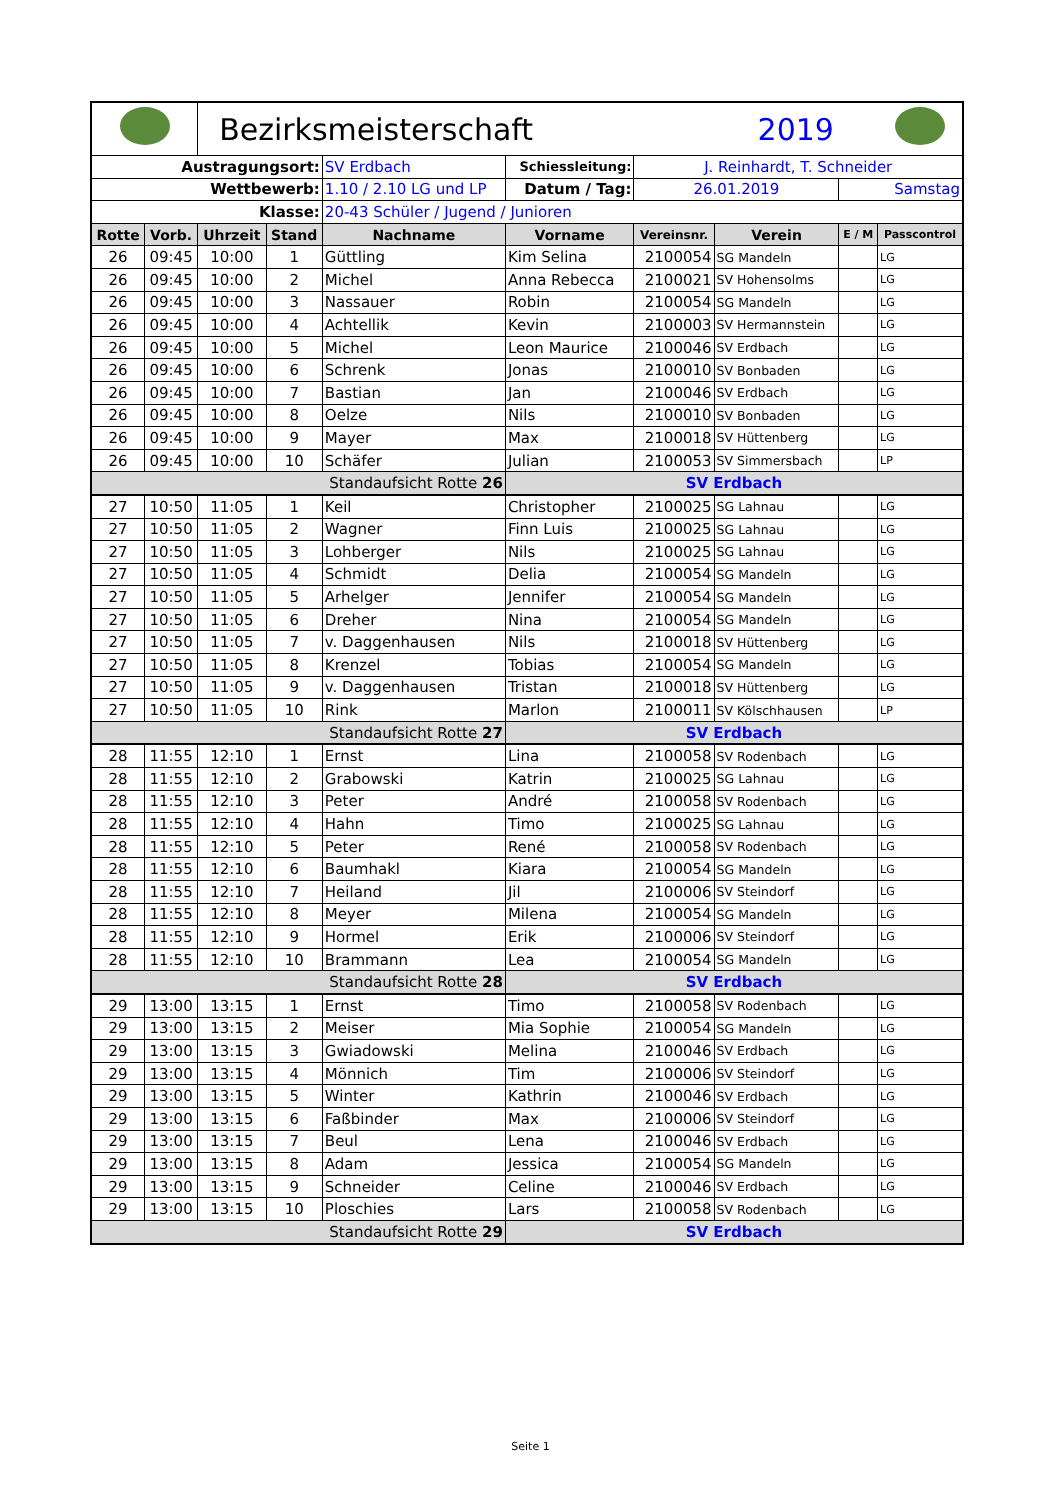| | | Bezirksmeisterschaft | | | | | 2019 | | |
| Austragungsort: | | | | SV Erdbach | Schiessleitung: | J. Reinhardt, T. Schneider | | | |
| Wettbewerb: | | | | 1.10 / 2.10 LG und LP | Datum / Tag: | 26.01.2019 | | Samstag | |
| Klasse: | | | | 20-43 Schüler / Jugend / Junioren | | | | | |
| Rotte | Vorb. | Uhrzeit | Stand | Nachname | Vorname | Vereinsnr. | Verein | E / M | Passcontrol |
| 26 | 09:45 | 10:00 | 1 | Güttling | Kim Selina | 2100054 | SG Mandeln | | LG |
| 26 | 09:45 | 10:00 | 2 | Michel | Anna Rebecca | 2100021 | SV Hohensolms | | LG |
| 26 | 09:45 | 10:00 | 3 | Nassauer | Robin | 2100054 | SG Mandeln | | LG |
| 26 | 09:45 | 10:00 | 4 | Achtellik | Kevin | 2100003 | SV Hermannstein | | LG |
| 26 | 09:45 | 10:00 | 5 | Michel | Leon Maurice | 2100046 | SV Erdbach | | LG |
| 26 | 09:45 | 10:00 | 6 | Schrenk | Jonas | 2100010 | SV Bonbaden | | LG |
| 26 | 09:45 | 10:00 | 7 | Bastian | Jan | 2100046 | SV Erdbach | | LG |
| 26 | 09:45 | 10:00 | 8 | Oelze | Nils | 2100010 | SV Bonbaden | | LG |
| 26 | 09:45 | 10:00 | 9 | Mayer | Max | 2100018 | SV Hüttenberg | | LG |
| 26 | 09:45 | 10:00 | 10 | Schäfer | Julian | 2100053 | SV Simmersbach | | LP |
| Standaufsicht Rotte 26 | | | | | SV Erdbach | | | | |
| 27 | 10:50 | 11:05 | 1 | Keil | Christopher | 2100025 | SG Lahnau | | LG |
| 27 | 10:50 | 11:05 | 2 | Wagner | Finn Luis | 2100025 | SG Lahnau | | LG |
| 27 | 10:50 | 11:05 | 3 | Lohberger | Nils | 2100025 | SG Lahnau | | LG |
| 27 | 10:50 | 11:05 | 4 | Schmidt | Delia | 2100054 | SG Mandeln | | LG |
| 27 | 10:50 | 11:05 | 5 | Arhelger | Jennifer | 2100054 | SG Mandeln | | LG |
| 27 | 10:50 | 11:05 | 6 | Dreher | Nina | 2100054 | SG Mandeln | | LG |
| 27 | 10:50 | 11:05 | 7 | v. Daggenhausen | Nils | 2100018 | SV Hüttenberg | | LG |
| 27 | 10:50 | 11:05 | 8 | Krenzel | Tobias | 2100054 | SG Mandeln | | LG |
| 27 | 10:50 | 11:05 | 9 | v. Daggenhausen | Tristan | 2100018 | SV Hüttenberg | | LG |
| 27 | 10:50 | 11:05 | 10 | Rink | Marlon | 2100011 | SV Kölschhausen | | LP |
| Standaufsicht Rotte 27 | | | | | SV Erdbach | | | | |
| 28 | 11:55 | 12:10 | 1 | Ernst | Lina | 2100058 | SV Rodenbach | | LG |
| 28 | 11:55 | 12:10 | 2 | Grabowski | Katrin | 2100025 | SG Lahnau | | LG |
| 28 | 11:55 | 12:10 | 3 | Peter | André | 2100058 | SV Rodenbach | | LG |
| 28 | 11:55 | 12:10 | 4 | Hahn | Timo | 2100025 | SG Lahnau | | LG |
| 28 | 11:55 | 12:10 | 5 | Peter | René | 2100058 | SV Rodenbach | | LG |
| 28 | 11:55 | 12:10 | 6 | Baumhakl | Kiara | 2100054 | SG Mandeln | | LG |
| 28 | 11:55 | 12:10 | 7 | Heiland | Jil | 2100006 | SV Steindorf | | LG |
| 28 | 11:55 | 12:10 | 8 | Meyer | Milena | 2100054 | SG Mandeln | | LG |
| 28 | 11:55 | 12:10 | 9 | Hormel | Erik | 2100006 | SV Steindorf | | LG |
| 28 | 11:55 | 12:10 | 10 | Brammann | Lea | 2100054 | SG Mandeln | | LG |
| Standaufsicht Rotte 28 | | | | | SV Erdbach | | | | |
| 29 | 13:00 | 13:15 | 1 | Ernst | Timo | 2100058 | SV Rodenbach | | LG |
| 29 | 13:00 | 13:15 | 2 | Meiser | Mia Sophie | 2100054 | SG Mandeln | | LG |
| 29 | 13:00 | 13:15 | 3 | Gwiadowski | Melina | 2100046 | SV Erdbach | | LG |
| 29 | 13:00 | 13:15 | 4 | Mönnich | Tim | 2100006 | SV Steindorf | | LG |
| 29 | 13:00 | 13:15 | 5 | Winter | Kathrin | 2100046 | SV Erdbach | | LG |
| 29 | 13:00 | 13:15 | 6 | Faßbinder | Max | 2100006 | SV Steindorf | | LG |
| 29 | 13:00 | 13:15 | 7 | Beul | Lena | 2100046 | SV Erdbach | | LG |
| 29 | 13:00 | 13:15 | 8 | Adam | Jessica | 2100054 | SG Mandeln | | LG |
| 29 | 13:00 | 13:15 | 9 | Schneider | Celine | 2100046 | SV Erdbach | | LG |
| 29 | 13:00 | 13:15 | 10 | Ploschies | Lars | 2100058 | SV Rodenbach | | LG |
| Standaufsicht Rotte 29 | | | | | SV Erdbach | | | | |
Seite 1